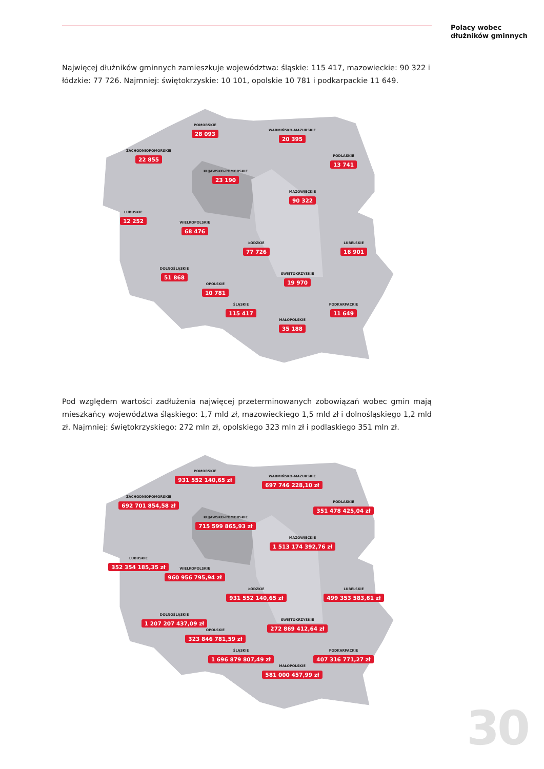Polacy wobec
dłużników gminnych
Najwięcej dłużników gminnych zamieszkuje województwa: śląskie: 115 417, mazowieckie: 90 322 i łódzkie: 77 726. Najmniej: świętokrzyskie: 10 101, opolskie 10 781 i podkarpackie 11 649.
POMORSKIE
28 093
WARMIŃSKO-MAZURSKIE
20 395
ZACHODNIOPOMORSKIE
22 855
PODLASKIE
13 741
KUJAWSKO-POMORSKIE
23 190
MAZOWIECKIE
90 322
LUBUSKIE
12 252
WIELKOPOLSKIE
68 476
ŁÓDZKIE
77 726
LUBELSKIE
16 901
DOLNOŚLĄSKIE
51 868
ŚWIĘTOKRZYSKIE
19 970
OPOLSKIE
10 781
PODKARPACKIE
11 649
ŚLĄSKIE
115 417
MAŁOPOLSKIE
35 188
Pod względem wartości zadłużenia najwięcej przeterminowanych zobowiązań wobec gmin mają mieszkańcy województwa śląskiego: 1,7 mld zł, mazowieckiego 1,5 mld zł i dolnośląskiego 1,2 mld zł. Najmniej: świętokrzyskiego: 272 mln zł, opolskiego 323 mln zł i podlaskiego 351 mln zł.
POMORSKIE
931 552 140,65 zł
WARMIŃSKO-MAZURSKIE
697 746 228,10 zł
ZACHODNIOPOMORSKIE
692 701 854,58 zł
PODLASKIE
351 478 425,04 zł
KUJAWSKO-POMORSKIE
715 599 865,93 zł
MAZOWIECKIE
1 513 174 392,76 zł
LUBUSKIE
352 354 185,35 zł
WIELKOPOLSKIE
960 956 795,94 zł
ŁÓDZKIE
931 552 140,65 zł
LUBELSKIE
499 353 583,61 zł
DOLNOŚLĄSKIE
1 207 207 437,09 zł
ŚWIĘTOKRZYSKIE
272 869 412,64 zł
OPOLSKIE
323 846 781,59 zł
PODKARPACKIE
407 316 771,27 zł
ŚLĄSKIE
1 696 879 807,49 zł
MAŁOPOLSKIE
581 000 457,99 zł
30